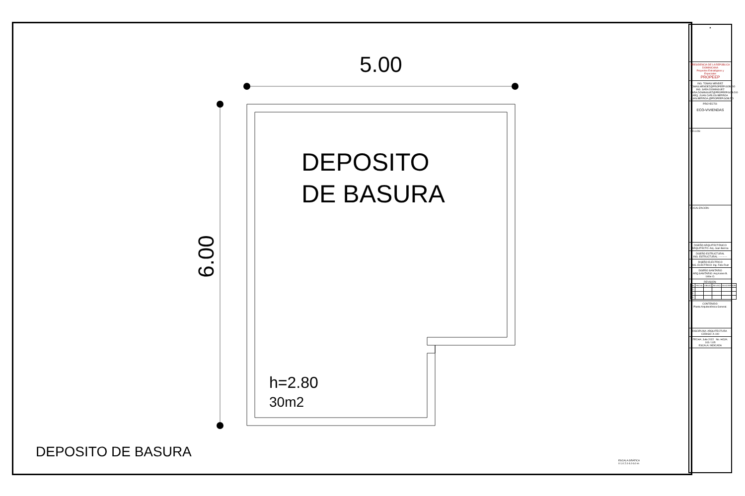5.00
6.00
DEPOSITO
DE BASURA
h=2.80
30m2
DEPOSITO DE BASURA
ESCALA GRÁFICA
0 1.0 2.0 4.0 6.0 m
▲
PRESIDENCIA DE LA REPÚBLICA DOMINICANA
Proyectos Estratégicos y Especiales
PROPEEP
ING. TOMAS MENDEZ
TOMAS.MENDEZ@PROPEEP.GOB.DO
ING. SARA DOMINGUEZ
SARA.DOMINGUEZ@PROPEEP.GOB.DO
ARQ. JUAN CARLOS BERROA
JUAN.BERROA.@PROPEEP.GOB.DO
PROYECTO:
ECO-VIVIENDAS
SELLOS:
LOCALIZACIÓN:
DISEÑO ARQUITECTÓNICO
ARQUITECTO: Arq. Juan Berroa
DISEÑO ESTRUCTURAL
ING. ESTRUCTURAL: ----------
DISEÑO ELÉCTRICO
ING. ELÉCTRICO: Ing. Felix Ruiz
DISEÑO SANITARIO
ARQ.SANITARIO: Arq.Kelvin B. Uribe O.
REVISIÓN:
| No. | FECHA | DIBUJÓ | REVISÓ | DESCRIPCIÓN |
| 1 | | | | |
| 2 | | | | |
| 3 | | | | |
CONTENIDO:
Planta Arquitectónica General.
DISCIPLINA: ARQUITECTURA CÓDIGO: A-100
FECHA: Julio 2022 No. HOJA: 103 / 105
ESCALA: INDICADA